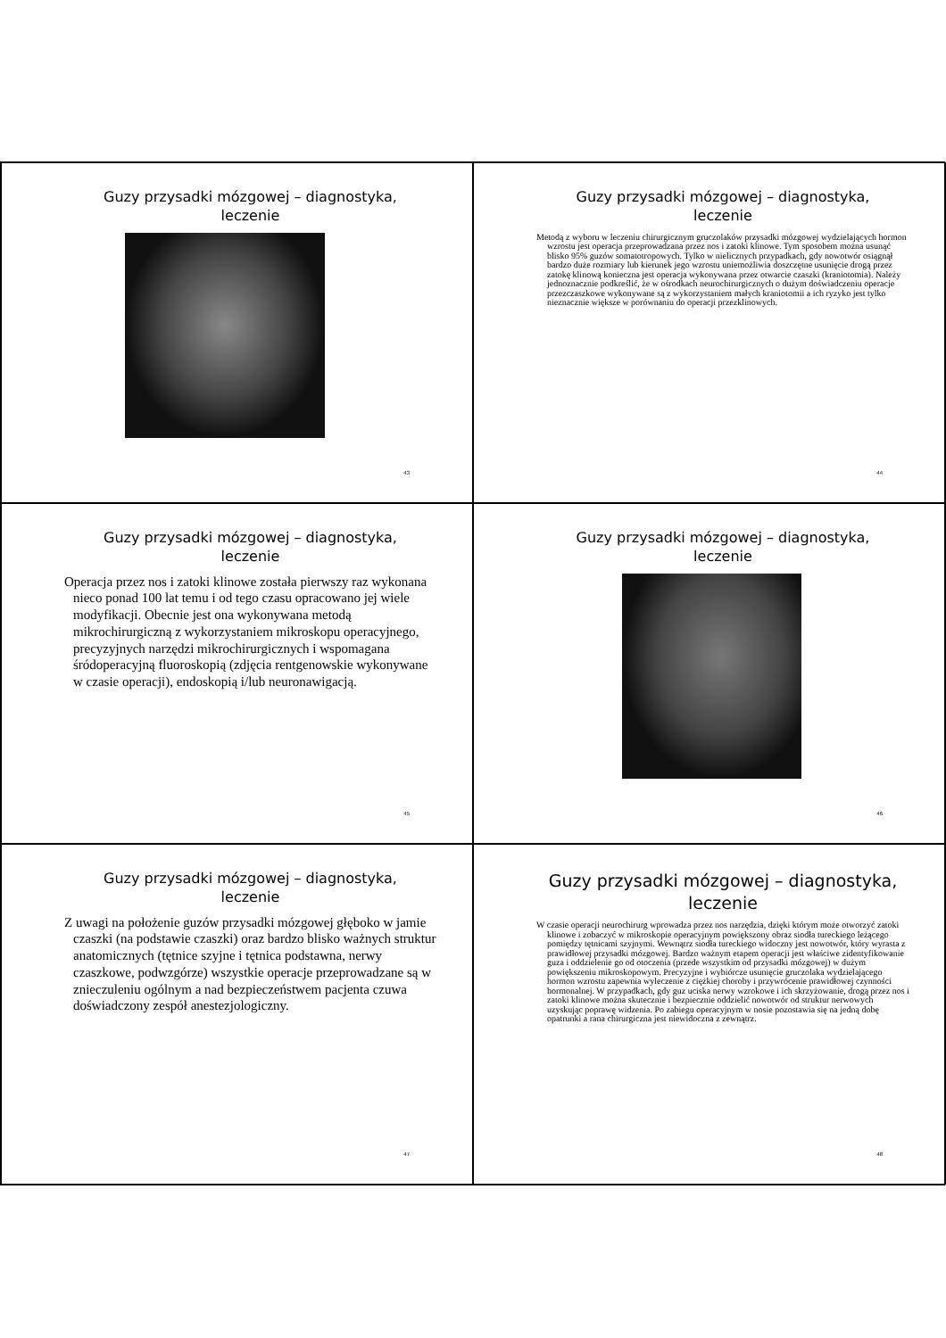Guzy przysadki mózgowej – diagnostyka,
leczenie
43
Guzy przysadki mózgowej – diagnostyka,
leczenie
Metodą z wyboru w leczeniu chirurgicznym gruczolaków przysadki mózgowej wydzielających hormon wzrostu jest operacja przeprowadzana przez nos i zatoki klinowe. Tym sposobem można usunąć blisko 95% guzów somatotropowych. Tylko w nielicznych przypadkach, gdy nowotwór osiągnął bardzo duże rozmiary lub kierunek jego wzrostu uniemożliwia doszczętne usunięcie drogą przez zatokę klinową konieczna jest operacja wykonywana przez otwarcie czaszki (kraniotomia). Należy jednoznacznie podkreślić, że w ośrodkach neurochirurgicznych o dużym doświadczeniu operacje przezczaszkowe wykonywane są z wykorzystaniem małych kraniotomii a ich ryzyko jest tylko nieznacznie większe w porównaniu do operacji przezklinowych.
44
Guzy przysadki mózgowej – diagnostyka,
leczenie
Operacja przez nos i zatoki klinowe została pierwszy raz wykonana nieco ponad 100 lat temu i od tego czasu opracowano jej wiele modyfikacji. Obecnie jest ona wykonywana metodą mikrochirurgiczną z wykorzystaniem mikroskopu operacyjnego, precyzyjnych narzędzi mikrochirurgicznych i wspomagana śródoperacyjną fluoroskopią (zdjęcia rentgenowskie wykonywane w czasie operacji), endoskopią i/lub neuronawigacją.
45
Guzy przysadki mózgowej – diagnostyka,
leczenie
46
Guzy przysadki mózgowej – diagnostyka,
leczenie
Z uwagi na położenie guzów przysadki mózgowej głęboko w jamie czaszki (na podstawie czaszki) oraz bardzo blisko ważnych struktur anatomicznych (tętnice szyjne i tętnica podstawna, nerwy czaszkowe, podwzgórze) wszystkie operacje przeprowadzane są w znieczuleniu ogólnym a nad bezpieczeństwem pacjenta czuwa doświadczony zespół anestezjologiczny.
47
Guzy przysadki mózgowej – diagnostyka,
leczenie
W czasie operacji neurochirurg wprowadza przez nos narzędzia, dzięki którym może otworzyć zatoki klinowe i zobaczyć w mikroskopie operacyjnym powiększony obraz siodła tureckiego leżącego pomiędzy tętnicami szyjnymi. Wewnątrz siodła tureckiego widoczny jest nowotwór, który wyrasta z prawidłowej przysadki mózgowej. Bardzo ważnym etapem operacji jest właściwe zidentyfikowanie guza i oddzielenie go od otoczenia (przede wszystkim od przysadki mózgowej) w dużym powiększeniu mikroskopowym. Precyzyjne i wybiórcze usunięcie gruczolaka wydzielającego hormon wzrostu zapewnia wyleczenie z ciężkiej choroby i przywrócenie prawidłowej czynności hormonalnej. W przypadkach, gdy guz uciska nerwy wzrokowe i ich skrzyżowanie, drogą przez nos i zatoki klinowe można skutecznie i bezpiecznie oddzielić nowotwór od struktur nerwowych uzyskując poprawę widzenia. Po zabiegu operacyjnym w nosie pozostawia się na jedną dobę opatrunki a rana chirurgiczna jest niewidoczna z zewnątrz.
48